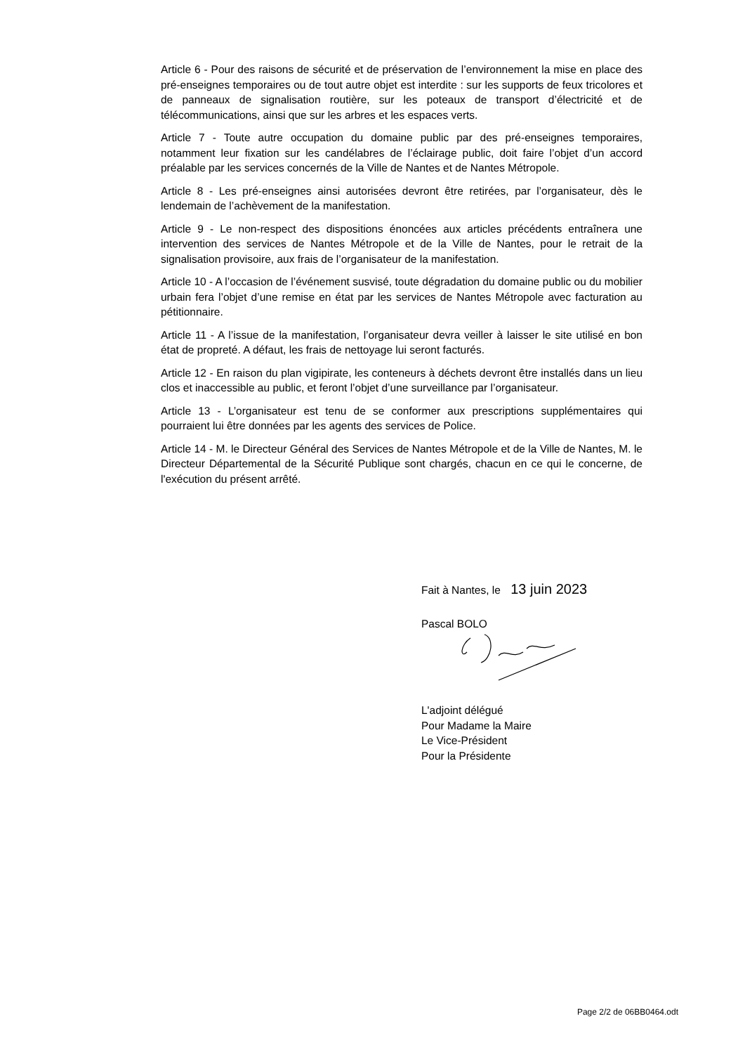Article 6 - Pour des raisons de sécurité et de préservation de l’environnement la mise en place des pré-enseignes temporaires ou de tout autre objet est interdite : sur les supports de feux tricolores et de panneaux de signalisation routière, sur les poteaux de transport d’électricité et de télécommunications, ainsi que sur les arbres et les espaces verts.
Article 7 - Toute autre occupation du domaine public par des pré-enseignes temporaires, notamment leur fixation sur les candélabres de l’éclairage public, doit faire l’objet d’un accord préalable par les services concernés de la Ville de Nantes et de Nantes Métropole.
Article 8 - Les pré-enseignes ainsi autorisées devront être retirées, par l’organisateur, dès le lendemain de l’achèvement de la manifestation.
Article 9 - Le non-respect des dispositions énoncées aux articles précédents entraînera une intervention des services de Nantes Métropole et de la Ville de Nantes, pour le retrait de la signalisation provisoire, aux frais de l’organisateur de la manifestation.
Article 10 - A l’occasion de l’événement susvisé, toute dégradation du domaine public ou du mobilier urbain fera l’objet d’une remise en état par les services de Nantes Métropole avec facturation au pétitionnaire.
Article 11 - A l’issue de la manifestation, l’organisateur devra veiller à laisser le site utilisé en bon état de propreté. A défaut, les frais de nettoyage lui seront facturés.
Article 12 - En raison du plan vigipirate, les conteneurs à déchets devront être installés dans un lieu clos et inaccessible au public, et feront l’objet d’une surveillance par l’organisateur.
Article 13 - L’organisateur est tenu de se conformer aux prescriptions supplémentaires qui pourraient lui être données par les agents des services de Police.
Article 14 - M. le Directeur Général des Services de Nantes Métropole et de la Ville de Nantes, M. le Directeur Départemental de la Sécurité Publique sont chargés, chacun en ce qui le concerne, de l'exécution du présent arrêté.
Fait à Nantes, le 13 juin 2023
Pascal BOLO
L'adjoint délégué
Pour Madame la Maire
Le Vice-Président
Pour la Présidente
Page 2/2 de 06BB0464.odt